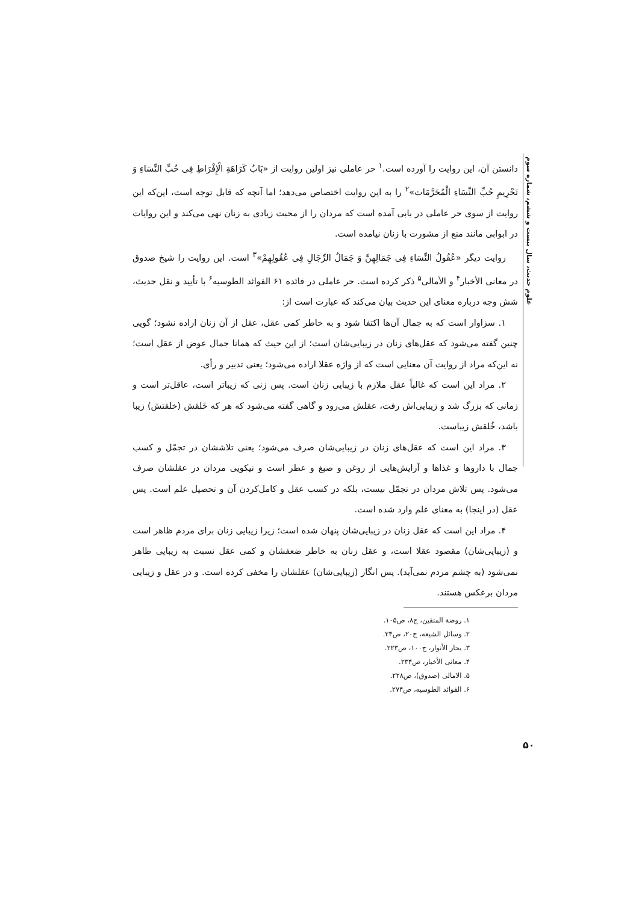علوم حدیث، سال بیست و ششم، شماره سوم
۵۰
دانستن آن، این روایت را آورده است.<sup>۱</sup> حر عاملی نیز اولین روایت از «بَابُ کَرَاهَةِ الْإِفْرَاطِ فِی حُبِّ النِّسَاءِ وَ تَحْرِیمِ حُبِّ النِّسَاءِ الْمُحَرَّمَات»<sup>۲</sup> را به این روایت اختصاص می‌دهد؛ اما آنچه که قابل توجه است، این‌که این روایت از سوی حر عاملی در بابی آمده است که مردان را از محبت زیادی به زنان نهی می‌کند و این روایات در ابوابی مانند منع از مشورت با زنان نیامده است.
روایت دیگر «عُقُولُ النِّسَاءِ فِی جَمَالِهِنَّ وَ جَمَالُ الرِّجَالِ فِی عُقُولِهِمْ»<sup>۳</sup> است. این روایت را شیخ صدوق در معانی الأخبار<sup>۴</sup> و الأمالی<sup>۵</sup> ذکر کرده است. حر عاملی در فائده ۶۱ الفوائد الطوسیه<sup>۶</sup> با تأیید و نقل حدیث، شش وجه درباره معنای این حدیث بیان می‌کند که عبارت است از:
۱. سزاوار است که به جمال آن‌ها اکتفا شود و به خاطر کمی عقل، عقل از آن زنان اراده نشود؛ گویی چنین گفته می‌شود که عقل‌های زنان در زیبایی‌شان است؛ از این حیث که همانا جمال عوض از عقل است؛ نه این‌که مراد از روایت آن معنایی است که از واژه عقلا اراده می‌شود؛ یعنی تدبیر و رأی.
۲. مراد این است که غالباً عقل ملازم با زیبایی زنان است. پس زنی که زیباتر است، عاقل‌تر است و زمانی که بزرگ شد و زیبایی‌اش رفت، عقلش می‌رود و گاهی گفته می‌شود که هر که خَلقش (خلقتش) زیبا باشد، خُلقش زیباست.
۳. مراد این است که عقل‌های زنان در زیبایی‌شان صرف می‌شود؛ یعنی تلاششان در تجمّل و کسب جمال با داروها و غذاها و آرایش‌هایی از روغن و صبغ و عطر است و نیکویی مردان در عقلشان صرف می‌شود. پس تلاش مردان در تجمّل نیست، بلکه در کسب عقل و کامل‌کردن آن و تحصیل علم است. پس عقل (در اینجا) به معنای علم وارد شده است.
۴. مراد این است که عقل زنان در زیبایی‌شان پنهان شده است؛ زیرا زیبایی زنان برای مردم ظاهر است و (زیبایی‌شان) مقصود عقلا است، و عقل زنان به خاطر ضعفشان و کمی عقل نسبت به زیبایی ظاهر نمی‌شود (به چشم مردم نمی‌آید). پس انگار (زیبایی‌شان) عقلشان را مخفی کرده است. و در عقل و زیبایی مردان برعکس هستند.
۱. روضة المتقین، ج۸، ص۱۰۵.
۲. وسائل الشیعه، ج۲۰، ص۲۴.
۳. بحار الأنوار، ج۱۰۰، ص۲۲۳.
۴. معانی الأخبار، ص۲۳۴.
۵. الامالی (صدوق)، ص۲۲۸.
۶. الفوائد الطوسیه، ص۲۷۴.